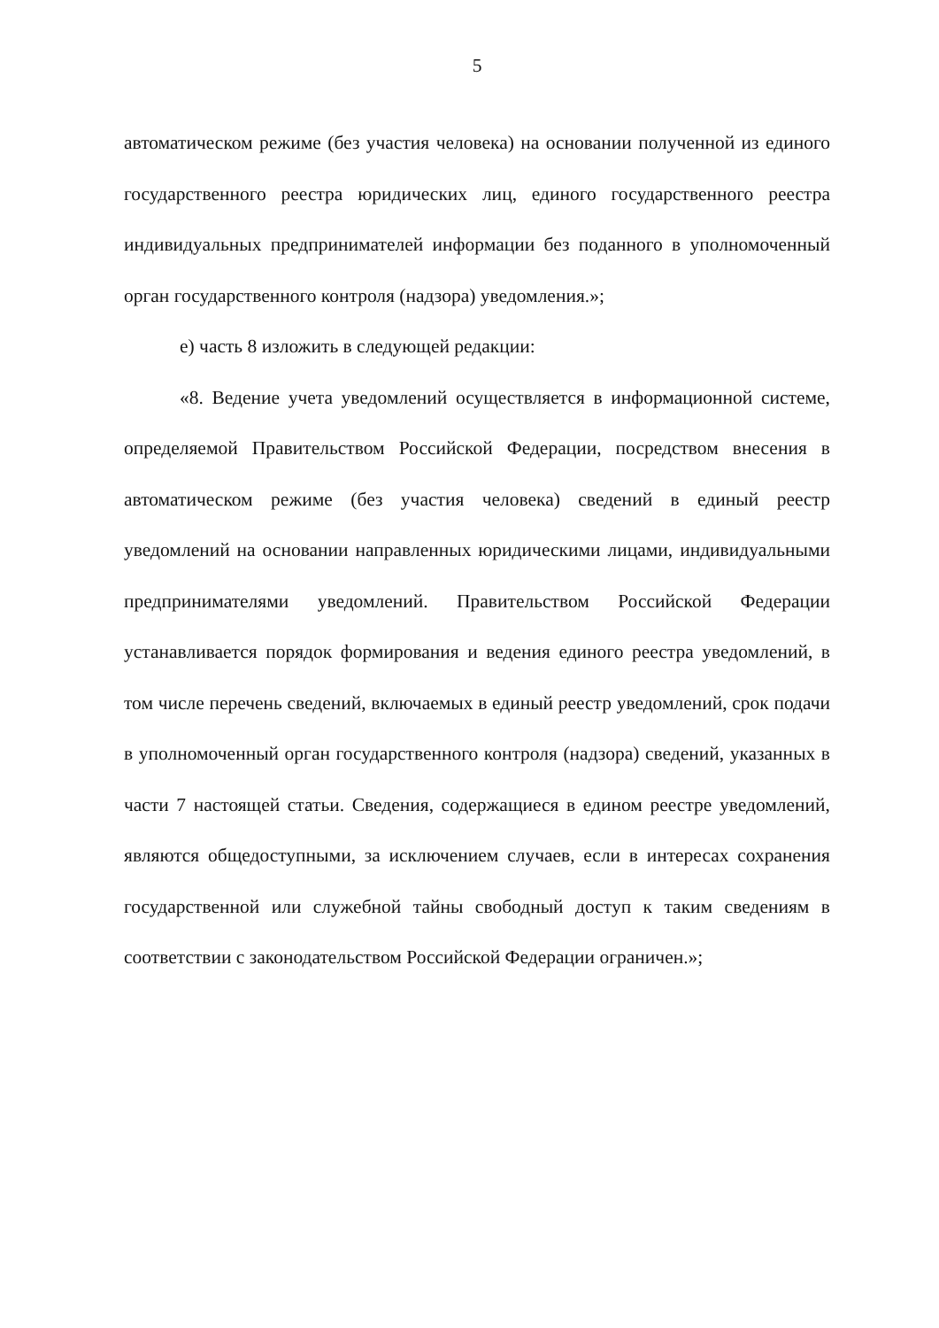5
автоматическом режиме (без участия человека) на основании полученной из единого государственного реестра юридических лиц, единого государственного реестра индивидуальных предпринимателей информации без поданного в уполномоченный орган государственного контроля (надзора) уведомления.»;
е) часть 8 изложить в следующей редакции:
«8. Ведение учета уведомлений осуществляется в информационной системе, определяемой Правительством Российской Федерации, посредством внесения в автоматическом режиме (без участия человека) сведений в единый реестр уведомлений на основании направленных юридическими лицами, индивидуальными предпринимателями уведомлений. Правительством Российской Федерации устанавливается порядок формирования и ведения единого реестра уведомлений, в том числе перечень сведений, включаемых в единый реестр уведомлений, срок подачи в уполномоченный орган государственного контроля (надзора) сведений, указанных в части 7 настоящей статьи. Сведения, содержащиеся в едином реестре уведомлений, являются общедоступными, за исключением случаев, если в интересах сохранения государственной или служебной тайны свободный доступ к таким сведениям в соответствии с законодательством Российской Федерации ограничен.»;